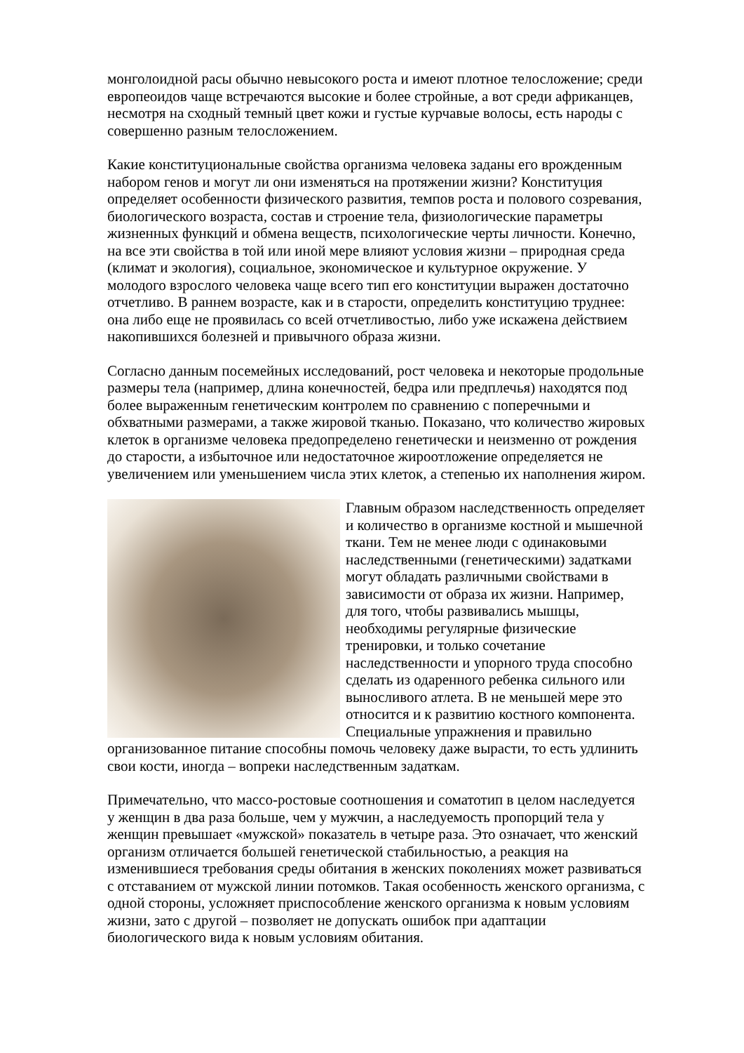монголоидной расы обычно невысокого роста и имеют плотное телосложение; среди европеоидов чаще встречаются высокие и более стройные, а вот среди африканцев, несмотря на сходный темный цвет кожи и густые курчавые волосы, есть народы с совершенно разным телосложением.
Какие конституциональные свойства организма человека заданы его врожденным набором генов и могут ли они изменяться на протяжении жизни? Конституция определяет особенности физического развития, темпов роста и полового созревания, биологического возраста, состав и строение тела, физиологические параметры жизненных функций и обмена веществ, психологические черты личности. Конечно, на все эти свойства в той или иной мере влияют условия жизни – природная среда (климат и экология), социальное, экономическое и культурное окружение. У молодого взрослого человека чаще всего тип его конституции выражен достаточно отчетливо. В раннем возрасте, как и в старости, определить конституцию труднее: она либо еще не проявилась со всей отчетливостью, либо уже искажена действием накопившихся болезней и привычного образа жизни.
Согласно данным посемейных исследований, рост человека и некоторые продольные размеры тела (например, длина конечностей, бедра или предплечья) находятся под более выраженным генетическим контролем по сравнению с поперечными и обхватными размерами, а также жировой тканью. Показано, что количество жировых клеток в организме человека предопределено генетически и неизменно от рождения до старости, а избыточное или недостаточное жироотложение определяется не увеличением или уменьшением числа этих клеток, а степенью их наполнения жиром.
Главным образом наследственность определяет и количество в организме костной и мышечной ткани. Тем не менее люди с одинаковыми наследственными (генетическими) задатками могут обладать различными свойствами в зависимости от образа их жизни. Например, для того, чтобы развивались мышцы, необходимы регулярные физические тренировки, и только сочетание наследственности и упорного труда способно сделать из одаренного ребенка сильного или выносливого атлета. В не меньшей мере это относится и к развитию костного компонента. Специальные упражнения и правильно организованное питание способны помочь человеку даже вырасти, то есть удлинить свои кости, иногда – вопреки наследственным задаткам.
Примечательно, что массо-ростовые соотношения и соматотип в целом наследуется у женщин в два раза больше, чем у мужчин, а наследуемость пропорций тела у женщин превышает «мужской» показатель в четыре раза. Это означает, что женский организм отличается большей генетической стабильностью, а реакция на изменившиеся требования среды обитания в женских поколениях может развиваться с отставанием от мужской линии потомков. Такая особенность женского организма, с одной стороны, усложняет приспособление женского организма к новым условиям жизни, зато с другой – позволяет не допускать ошибок при адаптации биологического вида к новым условиям обитания.